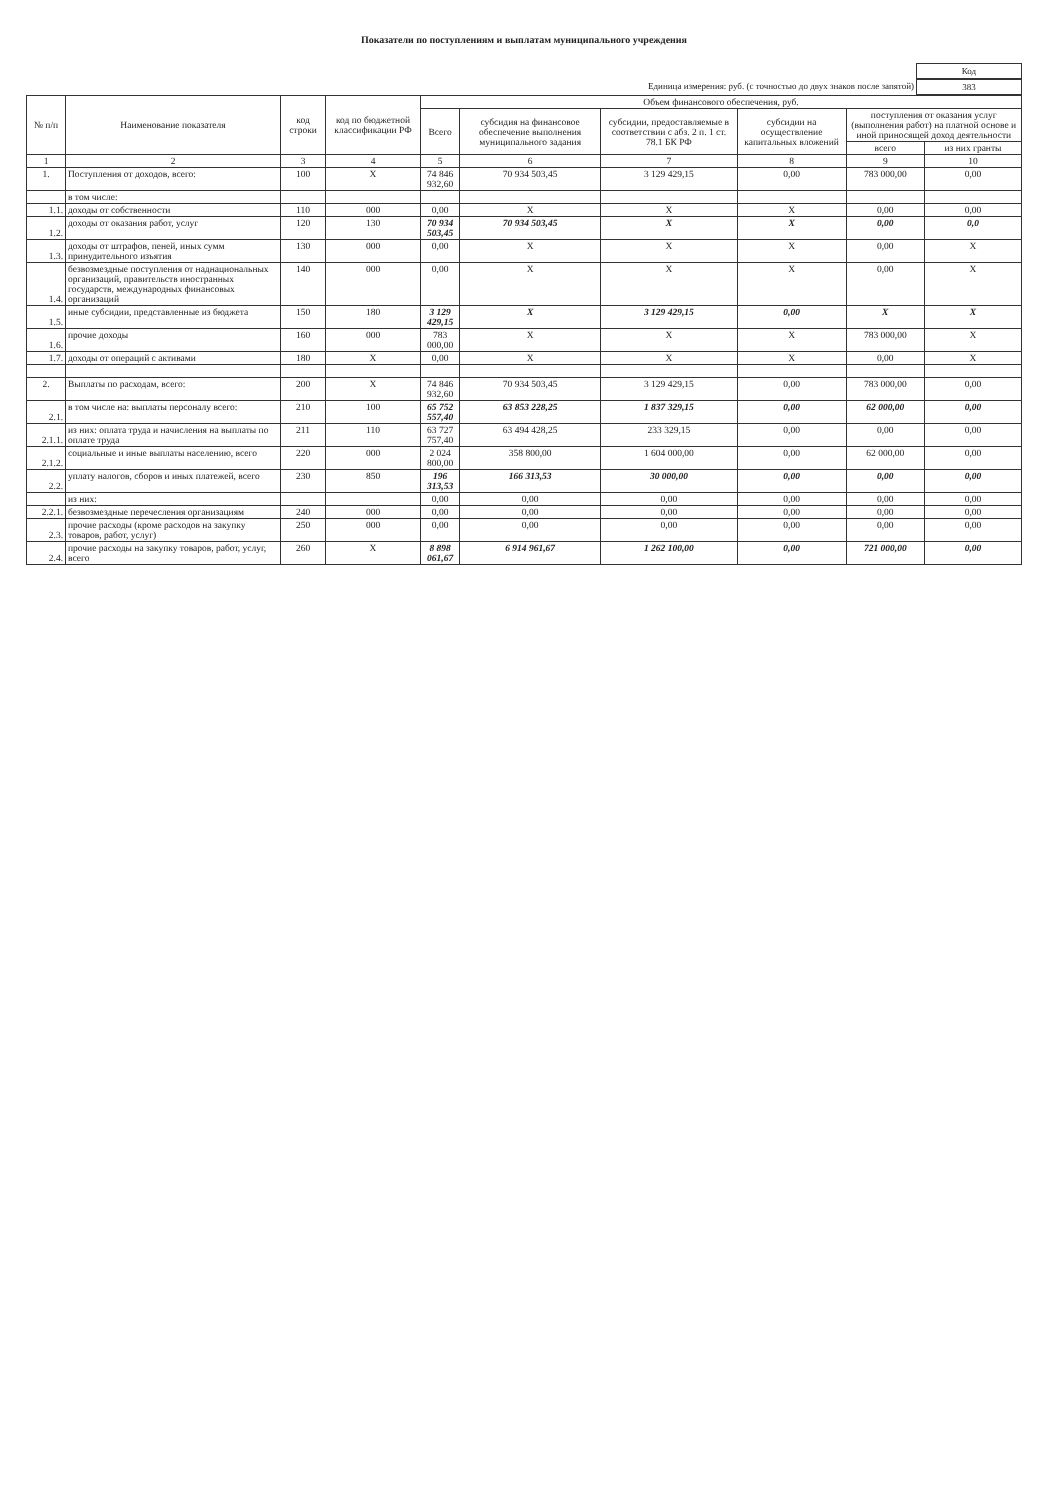Показатели по поступлениям и выплатам муниципального учреждения
Код
Единица измерения: руб. (с точностью до двух знаков после запятой) 383
| № п/п | Наименование показателя | код строки | код по бюджетной классификации РФ | Объем финансового обеспечения, руб. | | | | | |
| --- | --- | --- | --- | --- | --- | --- | --- | --- | --- |
| | | | | Всего | субсидия на финансовое обеспечение выполнения муниципального задания | субсидии, предоставляемые в соответствии с абз. 2 п. 1 ст. 78.1 БК РФ | субсидии на осуществление капитальных вложений | поступления от оказания услуг (выполнения работ) на платной основе и иной приносящей доход деятельности | |
| | | | | | | | | всего | из них гранты |
| 1 | 2 | 3 | 4 | 5 | 6 | 7 | 8 | 9 | 10 |
| 1. | Поступления от доходов, всего: | 100 | X | 74 846 932,60 | 70 934 503,45 | 3 129 429,15 | 0,00 | 783 000,00 | 0,00 |
| | в том числе: | | | | | | | | |
| 1.1. | доходы от собственности | 110 | 000 | 0,00 | X | X | X | 0,00 | 0,00 |
| 1.2. | доходы от оказания работ, услуг | 120 | 130 | 70 934 503,45 | 70 934 503,45 | X | X | 0,00 | 0,0 |
| 1.3. | доходы от штрафов, пеней, иных сумм принудительного изъятия | 130 | 000 | 0,00 | X | X | X | 0,00 | X |
| 1.4. | безвозмездные поступления от наднациональных организаций, правительств иностранных государств, международных финансовых организаций | 140 | 000 | 0,00 | X | X | X | 0,00 | X |
| 1.5. | иные субсидии, представленные из бюджета | 150 | 180 | 3 129 429,15 | X | 3 129 429,15 | 0,00 | X | X |
| 1.6. | прочие доходы | 160 | 000 | 783 000,00 | X | X | X | 783 000,00 | X |
| 1.7. | доходы от операций с активами | 180 | X | 0,00 | X | X | X | 0,00 | X |
| 2. | Выплаты по расходам, всего: | 200 | X | 74 846 932,60 | 70 934 503,45 | 3 129 429,15 | 0,00 | 783 000,00 | 0,00 |
| 2.1. | в том числе на: выплаты персоналу всего: | 210 | 100 | 65 752 557,40 | 63 853 228,25 | 1 837 329,15 | 0,00 | 62 000,00 | 0,00 |
| 2.1.1. | из них: оплата труда и начисления на выплаты по оплате труда | 211 | 110 | 63 727 757,40 | 63 494 428,25 | 233 329,15 | 0,00 | 0,00 | 0,00 |
| 2.1.2. | социальные и иные выплаты населению, всего | 220 | 000 | 2 024 800,00 | 358 800,00 | 1 604 000,00 | 0,00 | 62 000,00 | 0,00 |
| 2.2. | уплату налогов, сборов и иных платежей, всего | 230 | 850 | 196 313,53 | 166 313,53 | 30 000,00 | 0,00 | 0,00 | 0,00 |
| | из них: | | | 0,00 | 0,00 | 0,00 | 0,00 | 0,00 | 0,00 |
| 2.2.1. | безвозмездные перечесления организациям | 240 | 000 | 0,00 | 0,00 | 0,00 | 0,00 | 0,00 | 0,00 |
| 2.3. | прочие расходы (кроме расходов на закупку товаров, работ, услуг) | 250 | 000 | 0,00 | 0,00 | 0,00 | 0,00 | 0,00 | 0,00 |
| 2.4. | прочие расходы на закупку товаров, работ, услуг, всего | 260 | X | 8 898 061,67 | 6 914 961,67 | 1 262 100,00 | 0,00 | 721 000,00 | 0,00 |